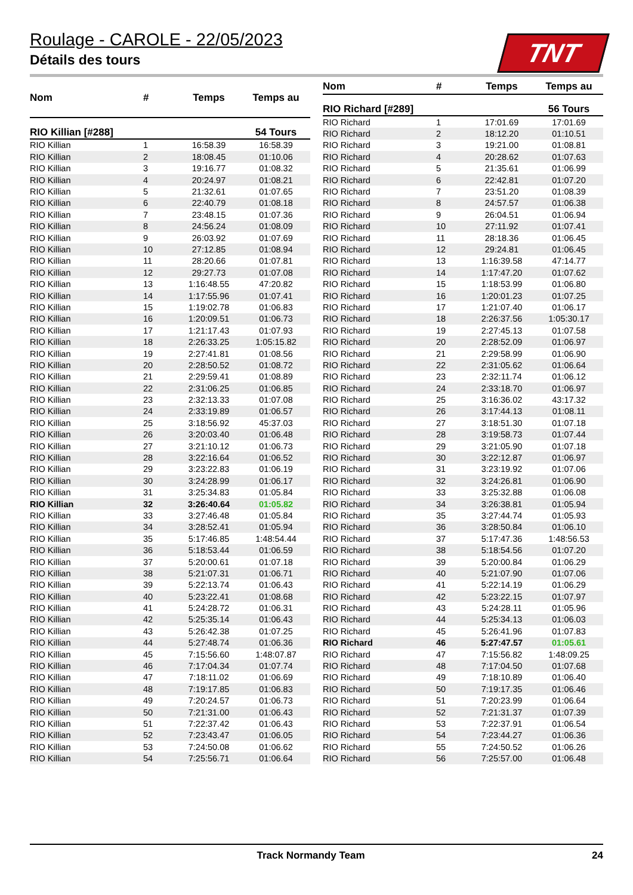Roulage - CAROLE - 22/05/2023
Détails des tours
TNT
| Nom | # | Temps | Temps au |
| --- | --- | --- | --- |
| RIO Killian [#288] | | | 54 Tours |
| RIO Killian | 1 | 16:58.39 | 16:58.39 |
| RIO Killian | 2 | 18:08.45 | 01:10.06 |
| RIO Killian | 3 | 19:16.77 | 01:08.32 |
| RIO Killian | 4 | 20:24.97 | 01:08.21 |
| RIO Killian | 5 | 21:32.61 | 01:07.65 |
| RIO Killian | 6 | 22:40.79 | 01:08.18 |
| RIO Killian | 7 | 23:48.15 | 01:07.36 |
| RIO Killian | 8 | 24:56.24 | 01:08.09 |
| RIO Killian | 9 | 26:03.92 | 01:07.69 |
| RIO Killian | 10 | 27:12.85 | 01:08.94 |
| RIO Killian | 11 | 28:20.66 | 01:07.81 |
| RIO Killian | 12 | 29:27.73 | 01:07.08 |
| RIO Killian | 13 | 1:16:48.55 | 47:20.82 |
| RIO Killian | 14 | 1:17:55.96 | 01:07.41 |
| RIO Killian | 15 | 1:19:02.78 | 01:06.83 |
| RIO Killian | 16 | 1:20:09.51 | 01:06.73 |
| RIO Killian | 17 | 1:21:17.43 | 01:07.93 |
| RIO Killian | 18 | 2:26:33.25 | 1:05:15.82 |
| RIO Killian | 19 | 2:27:41.81 | 01:08.56 |
| RIO Killian | 20 | 2:28:50.52 | 01:08.72 |
| RIO Killian | 21 | 2:29:59.41 | 01:08.89 |
| RIO Killian | 22 | 2:31:06.25 | 01:06.85 |
| RIO Killian | 23 | 2:32:13.33 | 01:07.08 |
| RIO Killian | 24 | 2:33:19.89 | 01:06.57 |
| RIO Killian | 25 | 3:18:56.92 | 45:37.03 |
| RIO Killian | 26 | 3:20:03.40 | 01:06.48 |
| RIO Killian | 27 | 3:21:10.12 | 01:06.73 |
| RIO Killian | 28 | 3:22:16.64 | 01:06.52 |
| RIO Killian | 29 | 3:23:22.83 | 01:06.19 |
| RIO Killian | 30 | 3:24:28.99 | 01:06.17 |
| RIO Killian | 31 | 3:25:34.83 | 01:05.84 |
| RIO Killian | 32 | 3:26:40.64 | 01:05.82 |
| RIO Killian | 33 | 3:27:46.48 | 01:05.84 |
| RIO Killian | 34 | 3:28:52.41 | 01:05.94 |
| RIO Killian | 35 | 5:17:46.85 | 1:48:54.44 |
| RIO Killian | 36 | 5:18:53.44 | 01:06.59 |
| RIO Killian | 37 | 5:20:00.61 | 01:07.18 |
| RIO Killian | 38 | 5:21:07.31 | 01:06.71 |
| RIO Killian | 39 | 5:22:13.74 | 01:06.43 |
| RIO Killian | 40 | 5:23:22.41 | 01:08.68 |
| RIO Killian | 41 | 5:24:28.72 | 01:06.31 |
| RIO Killian | 42 | 5:25:35.14 | 01:06.43 |
| RIO Killian | 43 | 5:26:42.38 | 01:07.25 |
| RIO Killian | 44 | 5:27:48.74 | 01:06.36 |
| RIO Killian | 45 | 7:15:56.60 | 1:48:07.87 |
| RIO Killian | 46 | 7:17:04.34 | 01:07.74 |
| RIO Killian | 47 | 7:18:11.02 | 01:06.69 |
| RIO Killian | 48 | 7:19:17.85 | 01:06.83 |
| RIO Killian | 49 | 7:20:24.57 | 01:06.73 |
| RIO Killian | 50 | 7:21:31.00 | 01:06.43 |
| RIO Killian | 51 | 7:22:37.42 | 01:06.43 |
| RIO Killian | 52 | 7:23:43.47 | 01:06.05 |
| RIO Killian | 53 | 7:24:50.08 | 01:06.62 |
| RIO Killian | 54 | 7:25:56.71 | 01:06.64 |
| Nom | # | Temps | Temps au |
| --- | --- | --- | --- |
| RIO Richard [#289] | | | 56 Tours |
| RIO Richard | 1 | 17:01.69 | 17:01.69 |
| RIO Richard | 2 | 18:12.20 | 01:10.51 |
| RIO Richard | 3 | 19:21.00 | 01:08.81 |
| RIO Richard | 4 | 20:28.62 | 01:07.63 |
| RIO Richard | 5 | 21:35.61 | 01:06.99 |
| RIO Richard | 6 | 22:42.81 | 01:07.20 |
| RIO Richard | 7 | 23:51.20 | 01:08.39 |
| RIO Richard | 8 | 24:57.57 | 01:06.38 |
| RIO Richard | 9 | 26:04.51 | 01:06.94 |
| RIO Richard | 10 | 27:11.92 | 01:07.41 |
| RIO Richard | 11 | 28:18.36 | 01:06.45 |
| RIO Richard | 12 | 29:24.81 | 01:06.45 |
| RIO Richard | 13 | 1:16:39.58 | 47:14.77 |
| RIO Richard | 14 | 1:17:47.20 | 01:07.62 |
| RIO Richard | 15 | 1:18:53.99 | 01:06.80 |
| RIO Richard | 16 | 1:20:01.23 | 01:07.25 |
| RIO Richard | 17 | 1:21:07.40 | 01:06.17 |
| RIO Richard | 18 | 2:26:37.56 | 1:05:30.17 |
| RIO Richard | 19 | 2:27:45.13 | 01:07.58 |
| RIO Richard | 20 | 2:28:52.09 | 01:06.97 |
| RIO Richard | 21 | 2:29:58.99 | 01:06.90 |
| RIO Richard | 22 | 2:31:05.62 | 01:06.64 |
| RIO Richard | 23 | 2:32:11.74 | 01:06.12 |
| RIO Richard | 24 | 2:33:18.70 | 01:06.97 |
| RIO Richard | 25 | 3:16:36.02 | 43:17.32 |
| RIO Richard | 26 | 3:17:44.13 | 01:08.11 |
| RIO Richard | 27 | 3:18:51.30 | 01:07.18 |
| RIO Richard | 28 | 3:19:58.73 | 01:07.44 |
| RIO Richard | 29 | 3:21:05.90 | 01:07.18 |
| RIO Richard | 30 | 3:22:12.87 | 01:06.97 |
| RIO Richard | 31 | 3:23:19.92 | 01:07.06 |
| RIO Richard | 32 | 3:24:26.81 | 01:06.90 |
| RIO Richard | 33 | 3:25:32.88 | 01:06.08 |
| RIO Richard | 34 | 3:26:38.81 | 01:05.94 |
| RIO Richard | 35 | 3:27:44.74 | 01:05.93 |
| RIO Richard | 36 | 3:28:50.84 | 01:06.10 |
| RIO Richard | 37 | 5:17:47.36 | 1:48:56.53 |
| RIO Richard | 38 | 5:18:54.56 | 01:07.20 |
| RIO Richard | 39 | 5:20:00.84 | 01:06.29 |
| RIO Richard | 40 | 5:21:07.90 | 01:07.06 |
| RIO Richard | 41 | 5:22:14.19 | 01:06.29 |
| RIO Richard | 42 | 5:23:22.15 | 01:07.97 |
| RIO Richard | 43 | 5:24:28.11 | 01:05.96 |
| RIO Richard | 44 | 5:25:34.13 | 01:06.03 |
| RIO Richard | 45 | 5:26:41.96 | 01:07.83 |
| RIO Richard | 46 | 5:27:47.57 | 01:05.61 |
| RIO Richard | 47 | 7:15:56.82 | 1:48:09.25 |
| RIO Richard | 48 | 7:17:04.50 | 01:07.68 |
| RIO Richard | 49 | 7:18:10.89 | 01:06.40 |
| RIO Richard | 50 | 7:19:17.35 | 01:06.46 |
| RIO Richard | 51 | 7:20:23.99 | 01:06.64 |
| RIO Richard | 52 | 7:21:31.37 | 01:07.39 |
| RIO Richard | 53 | 7:22:37.91 | 01:06.54 |
| RIO Richard | 54 | 7:23:44.27 | 01:06.36 |
| RIO Richard | 55 | 7:24:50.52 | 01:06.26 |
| RIO Richard | 56 | 7:25:57.00 | 01:06.48 |
Track Normandy Team 24